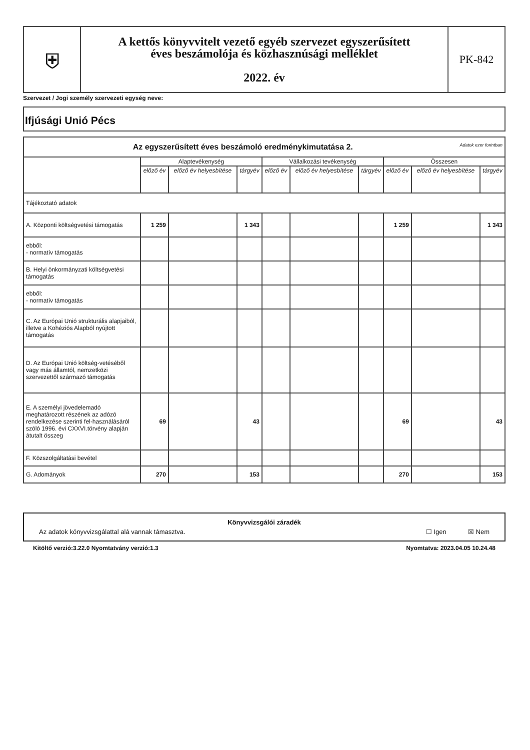| ⛨ | A kettős könyvvitelt vezető egyéb szervezet egyszerűsített éves beszámolója és közhasznúsági melléklet 2022. év | PK-842 |
Szervezet / Jogi személy szervezeti egység neve:
Ifjúsági Unió Pécs
| Az egyszerűsített éves beszámoló eredménykimutatása 2. Adatok ezer forintban | | | | | | | | | |
| | Alaptevékenység | | | Vállalkozási tevékenység | | | Összesen | | |
| | előző év | előző év helyesbítése | tárgyév | előző év | előző év helyesbítése | tárgyév | előző év | előző év helyesbítése | tárgyév |
| Tájékoztató adatok | | | | | | | | | |
| A. Központi költségvetési támogatás | 1 259 | | 1 343 | | | | 1 259 | | 1 343 |
| ebből: - normatív támogatás | | | | | | | | | |
| B. Helyi önkormányzati költségvetési támogatás | | | | | | | | | |
| ebből: - normatív támogatás | | | | | | | | | |
| C. Az Európai Unió strukturális alapjaiból, illetve a Kohéziós Alapból nyújtott támogatás | | | | | | | | | |
| D. Az Európai Unió költség-vetéséből vagy más államtól, nemzetközi szervezettől származó támogatás | | | | | | | | | |
| E. A személyi jövedelemadó meghatározott részének az adózó rendelkezése szerinti fel-használásáról szóló 1996. évi CXXVI.törvény alapján átutalt összeg | 69 | | 43 | | | | 69 | | 43 |
| F. Közszolgáltatási bevétel | | | | | | | | | |
| G. Adományok | 270 | | 153 | | | | 270 | | 153 |
Könyvvizsgálói záradék
Az adatok könyvvizsgálattal alá vannak támasztva. ☐ Igen ☒ Nem
Kitöltő verzió:3.22.0 Nyomtatvány verzió:1.3 Nyomtatva: 2023.04.05 10.24.48